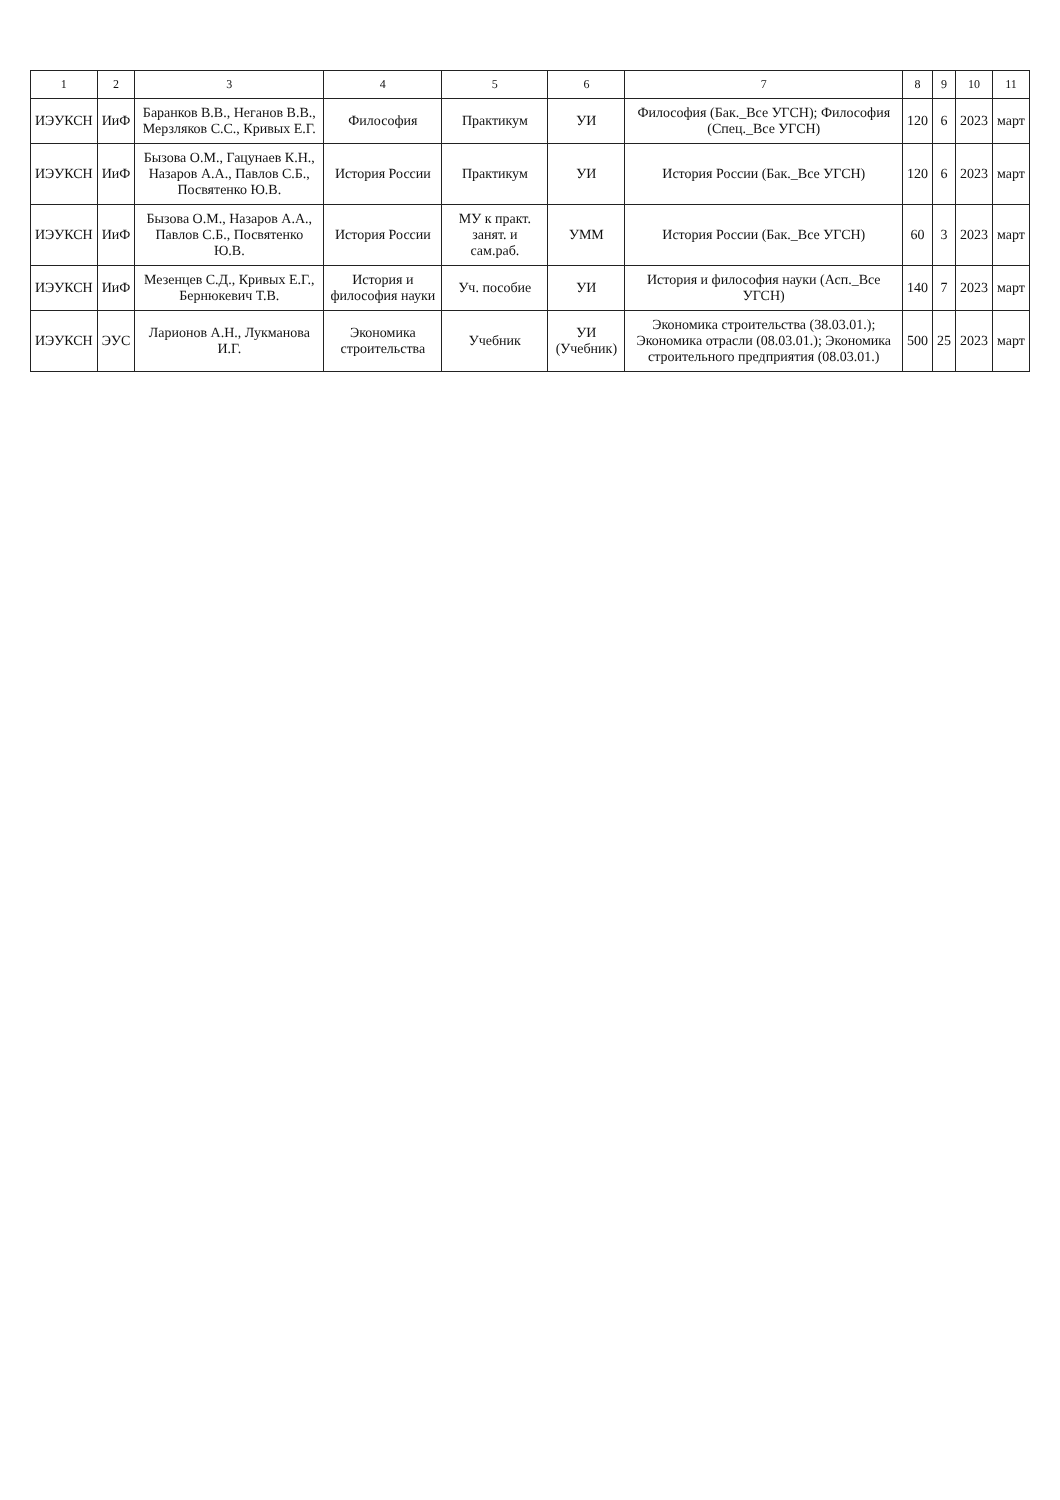| 1 | 2 | 3 | 4 | 5 | 6 | 7 | 8 | 9 | 10 | 11 |
| --- | --- | --- | --- | --- | --- | --- | --- | --- | --- | --- |
| ИЭУКСН | ИиФ | Баранков В.В., Неганов В.В., Мерзляков С.С., Кривых Е.Г. | Философия | Практикум | УИ | Философия (Бак._Все УГСН); Философия (Спец._Все УГСН) | 120 | 6 | 2023 | март |
| ИЭУКСН | ИиФ | Бызова О.М., Гацунаев К.Н., Назаров А.А., Павлов С.Б., Посвятенко Ю.В. | История России | Практикум | УИ | История России (Бак._Все УГСН) | 120 | 6 | 2023 | март |
| ИЭУКСН | ИиФ | Бызова О.М., Назаров А.А., Павлов С.Б., Посвятенко Ю.В. | История России | МУ к практ. занят. и сам.раб. | УММ | История России (Бак._Все УГСН) | 60 | 3 | 2023 | март |
| ИЭУКСН | ИиФ | Мезенцев С.Д., Кривых Е.Г., Бернюкевич Т.В. | История и философия науки | Уч. пособие | УИ | История и философия науки (Асп._Все УГСН) | 140 | 7 | 2023 | март |
| ИЭУКСН | ЭУС | Ларионов А.Н., Лукманова И.Г. | Экономика строительства | Учебник | УИ (Учебник) | Экономика строительства (38.03.01.); Экономика отрасли (08.03.01.); Экономика строительного предприятия (08.03.01.) | 500 | 25 | 2023 | март |